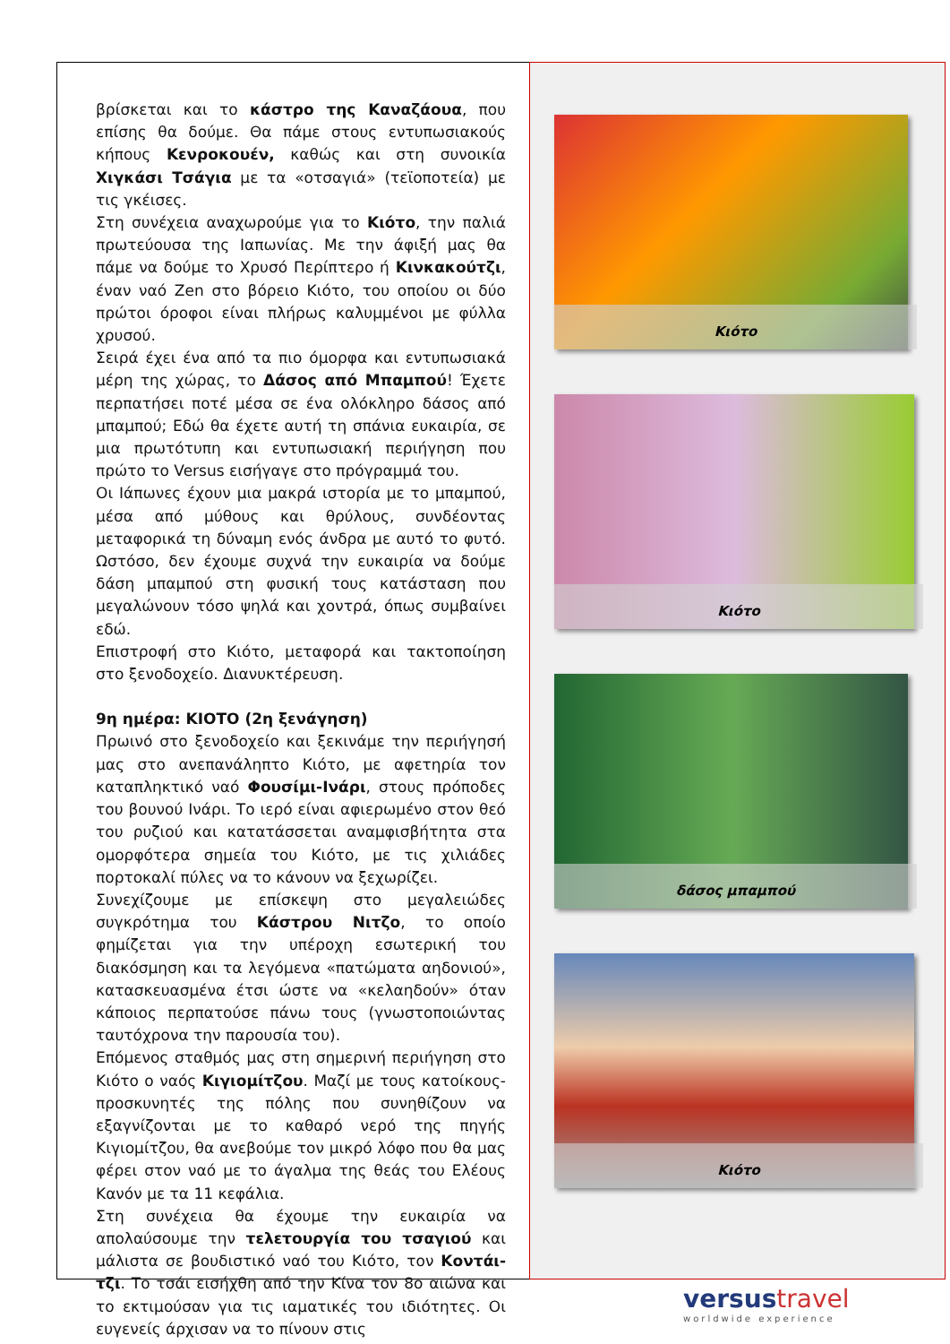βρίσκεται και το κάστρο της Καναζάουα, που επίσης θα δούμε. Θα πάμε στους εντυπωσιακούς κήπους Κενροκουέν, καθώς και στη συνοικία Χιγκάσι Τσάγια με τα «οτσαγιά» (τεϊοποτεία) με τις γκέισες.
Στη συνέχεια αναχωρούμε για το Κιότο, την παλιά πρωτεύουσα της Ιαπωνίας. Με την άφιξή μας θα πάμε να δούμε το Χρυσό Περίπτερο ή Κινκακούτζι, έναν ναό Zen στο βόρειο Κιότο, του οποίου οι δύο πρώτοι όροφοι είναι πλήρως καλυμμένοι με φύλλα χρυσού.
Σειρά έχει ένα από τα πιο όμορφα και εντυπωσιακά μέρη της χώρας, το Δάσος από Μπαμπού! Έχετε περπατήσει ποτέ μέσα σε ένα ολόκληρο δάσος από μπαμπού; Εδώ θα έχετε αυτή τη σπάνια ευκαιρία, σε μια πρωτότυπη και εντυπωσιακή περιήγηση που πρώτο το Versus εισήγαγε στο πρόγραμμά του.
Οι Ιάπωνες έχουν μια μακρά ιστορία με το μπαμπού, μέσα από μύθους και θρύλους, συνδέοντας μεταφορικά τη δύναμη ενός άνδρα με αυτό το φυτό. Ωστόσο, δεν έχουμε συχνά την ευκαιρία να δούμε δάση μπαμπού στη φυσική τους κατάσταση που μεγαλώνουν τόσο ψηλά και χοντρά, όπως συμβαίνει εδώ.
Επιστροφή στο Κιότο, μεταφορά και τακτοποίηση στο ξενοδοχείο. Διανυκτέρευση.
9η ημέρα: ΚΙΟΤΟ (2η ξενάγηση)
Πρωινό στο ξενοδοχείο και ξεκινάμε την περιήγησή μας στο ανεπανάληπτο Κιότο, με αφετηρία τον καταπληκτικό ναό Φουσίμι-Ινάρι, στους πρόποδες του βουνού Ινάρι. Το ιερό είναι αφιερωμένο στον θεό του ρυζιού και κατατάσσεται αναμφισβήτητα στα ομορφότερα σημεία του Κιότο, με τις χιλιάδες πορτοκαλί πύλες να το κάνουν να ξεχωρίζει.
Συνεχίζουμε με επίσκεψη στο μεγαλειώδες συγκρότημα του Κάστρου Νιτζο, το οποίο φημίζεται για την υπέροχη εσωτερική του διακόσμηση και τα λεγόμενα «πατώματα αηδονιού», κατασκευασμένα έτσι ώστε να «κελαηδούν» όταν κάποιος περπατούσε πάνω τους (γνωστοποιώντας ταυτόχρονα την παρουσία του).
Επόμενος σταθμός μας στη σημερινή περιήγηση στο Κιότο ο ναός Κιγιομίτζου. Μαζί με τους κατοίκους-προσκυνητές της πόλης που συνηθίζουν να εξαγνίζονται με το καθαρό νερό της πηγής Κιγιομίτζου, θα ανεβούμε τον μικρό λόφο που θα μας φέρει στον ναό με το άγαλμα της θεάς του Ελέους Κανόν με τα 11 κεφάλια.
Στη συνέχεια θα έχουμε την ευκαιρία να απολαύσουμε την τελετουργία του τσαγιού και μάλιστα σε βουδιστικό ναό του Κιότο, τον Κοντάι-τζι. Το τσάι εισήχθη από την Κίνα τον 8ο αιώνα και το εκτιμούσαν για τις ιαματικές του ιδιότητες. Οι ευγενείς άρχισαν να το πίνουν στις
Κιότο
Κιότο
δάσος μπαμπού
Κιότο
versustravel
worldwide experience